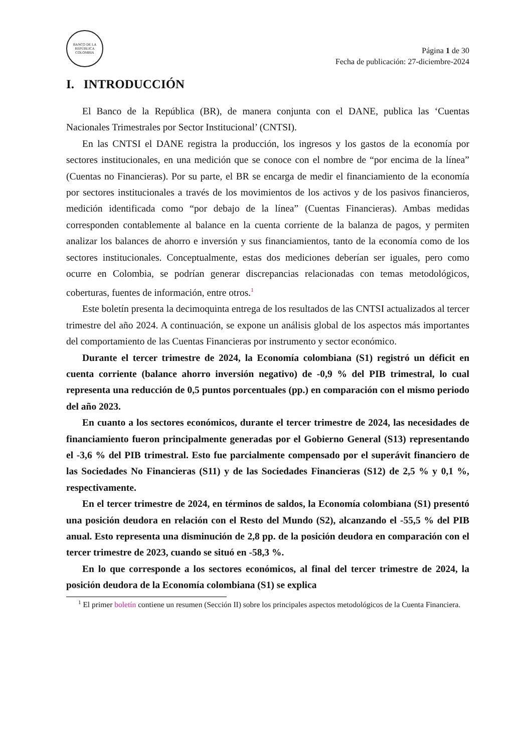BANCO DE LA REPÚBLICA
COLOMBIA
Página 1 de 30
Fecha de publicación: 27-diciembre-2024
I. INTRODUCCIÓN
El Banco de la República (BR), de manera conjunta con el DANE, publica las ‘Cuentas Nacionales Trimestrales por Sector Institucional’ (CNTSI).
En las CNTSI el DANE registra la producción, los ingresos y los gastos de la economía por sectores institucionales, en una medición que se conoce con el nombre de “por encima de la línea” (Cuentas no Financieras). Por su parte, el BR se encarga de medir el financiamiento de la economía por sectores institucionales a través de los movimientos de los activos y de los pasivos financieros, medición identificada como “por debajo de la línea” (Cuentas Financieras). Ambas medidas corresponden contablemente al balance en la cuenta corriente de la balanza de pagos, y permiten analizar los balances de ahorro e inversión y sus financiamientos, tanto de la economía como de los sectores institucionales. Conceptualmente, estas dos mediciones deberían ser iguales, pero como ocurre en Colombia, se podrían generar discrepancias relacionadas con temas metodológicos, coberturas, fuentes de información, entre otros.<sup>1</sup>
Este boletín presenta la decimoquinta entrega de los resultados de las CNTSI actualizados al tercer trimestre del año 2024. A continuación, se expone un análisis global de los aspectos más importantes del comportamiento de las Cuentas Financieras por instrumento y sector económico.
Durante el tercer trimestre de 2024, la Economía colombiana (S1) registró un déficit en cuenta corriente (balance ahorro inversión negativo) de -0,9 % del PIB trimestral, lo cual representa una reducción de 0,5 puntos porcentuales (pp.) en comparación con el mismo periodo del año 2023.
En cuanto a los sectores económicos, durante el tercer trimestre de 2024, las necesidades de financiamiento fueron principalmente generadas por el Gobierno General (S13) representando el -3,6 % del PIB trimestral. Esto fue parcialmente compensado por el superávit financiero de las Sociedades No Financieras (S11) y de las Sociedades Financieras (S12) de 2,5 % y 0,1 %, respectivamente.
En el tercer trimestre de 2024, en términos de saldos, la Economía colombiana (S1) presentó una posición deudora en relación con el Resto del Mundo (S2), alcanzando el -55,5 % del PIB anual. Esto representa una disminución de 2,8 pp. de la posición deudora en comparación con el tercer trimestre de 2023, cuando se situó en -58,3 %.
En lo que corresponde a los sectores económicos, al final del tercer trimestre de 2024, la posición deudora de la Economía colombiana (S1) se explica
<sup>1</sup> El primer boletín contiene un resumen (Sección II) sobre los principales aspectos metodológicos de la Cuenta Financiera.